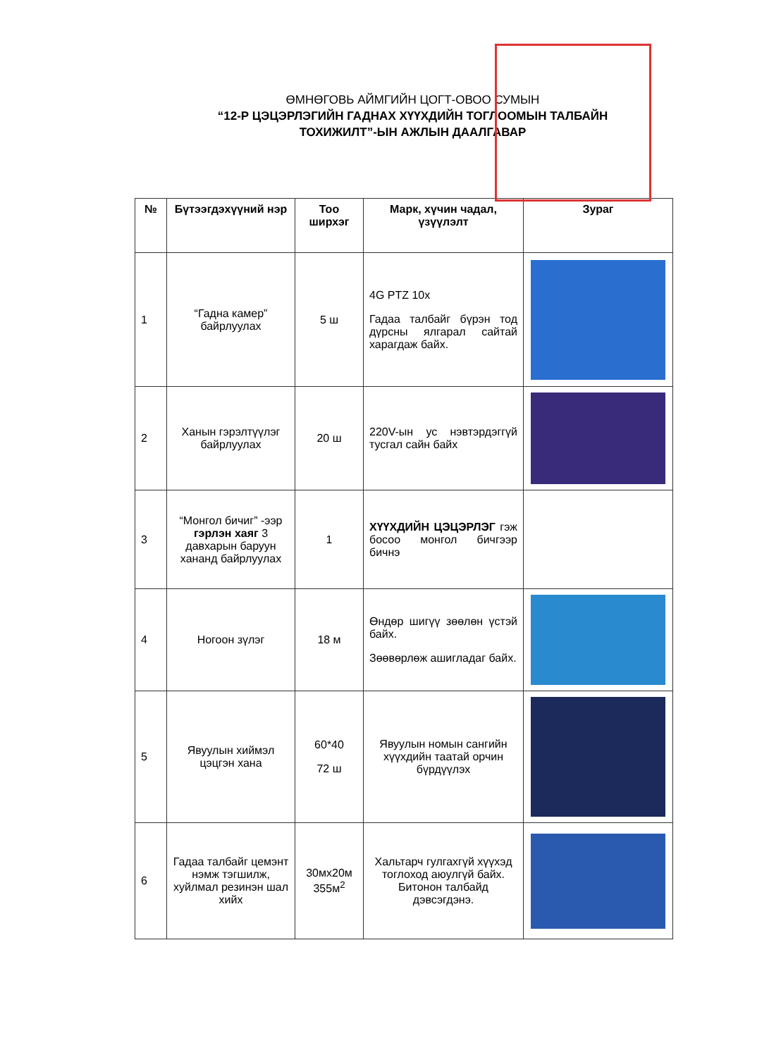ӨМНӨГОВЬ АЙМГИЙН ЦОГТ-ОВОО СУМЫН
“12-Р ЦЭЦЭРЛЭГИЙН ГАДНАХ ХҮҮХДИЙН ТОГЛООМЫН ТАЛБАЙН
ТОХИЖИЛТ”-ЫН АЖЛЫН ДААЛГАВАР
| № | Бүтээгдэхүүний нэр | Тоо ширхэг | Марк, хүчин чадал, үзүүлэлт | Зураг |
| --- | --- | --- | --- | --- |
| 1 | “Гадна камер” байрлуулах | 5 ш | 4G PTZ 10x Гадаа талбайг бүрэн тод дүрсны ялгарал сайтай харагдаж байх. | |
| 2 | Ханын гэрэлтүүлэг байрлуулах | 20 ш | 220V-ын ус нэвтэрдэггүй тусгал сайн байх | |
| 3 | “Монгол бичиг” -ээр гэрлэн хаяг 3 давхарын баруун хананд байрлуулах | 1 | ХҮҮХДИЙН ЦЭЦЭРЛЭГ гэж босоо монгол бичгээр бичнэ | |
| 4 | Ногоон зүлэг | 18 м | Өндөр шигүү зөөлөн үстэй байх. Зөөвөрлөж ашигладаг байх. | |
| 5 | Явуулын хиймэл цэцгэн хана | 60*40 72 ш | Явуулын номын сангийн хүүхдийн таатай орчин бүрдүүлэх | |
| 6 | Гадаа талбайг цемэнт нэмж тэгшилж, хуйлмал резинэн шал хийх | 30мх20м 355м<sup>2</sup> | Хальтарч гулгахгүй хүүхэд тоглоход аюулгүй байх. Битонон талбайд дэвсэгдэнэ. | |